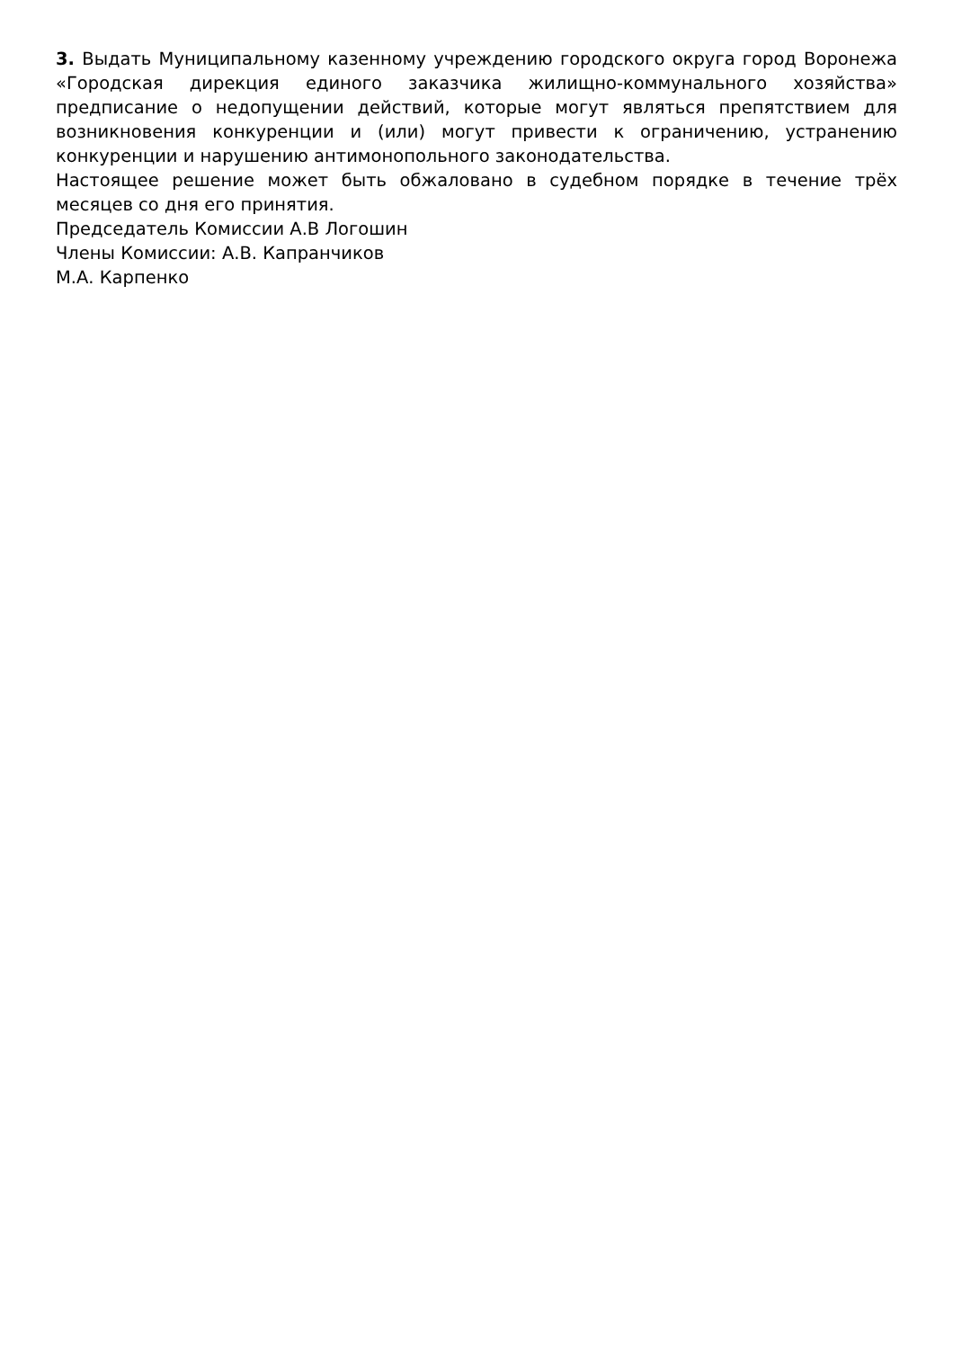3. Выдать Муниципальному казенному учреждению городского округа город Воронежа «Городская дирекция единого заказчика жилищно-коммунального хозяйства» предписание о недопущении действий, которые могут являться препятствием для возникновения конкуренции и (или) могут привести к ограничению, устранению конкуренции и нарушению антимонопольного законодательства.
Настоящее решение может быть обжаловано в судебном порядке в течение трёх месяцев со дня его принятия.
Председатель Комиссии А.В Логошин
Члены Комиссии: А.В. Капранчиков
М.А. Карпенко